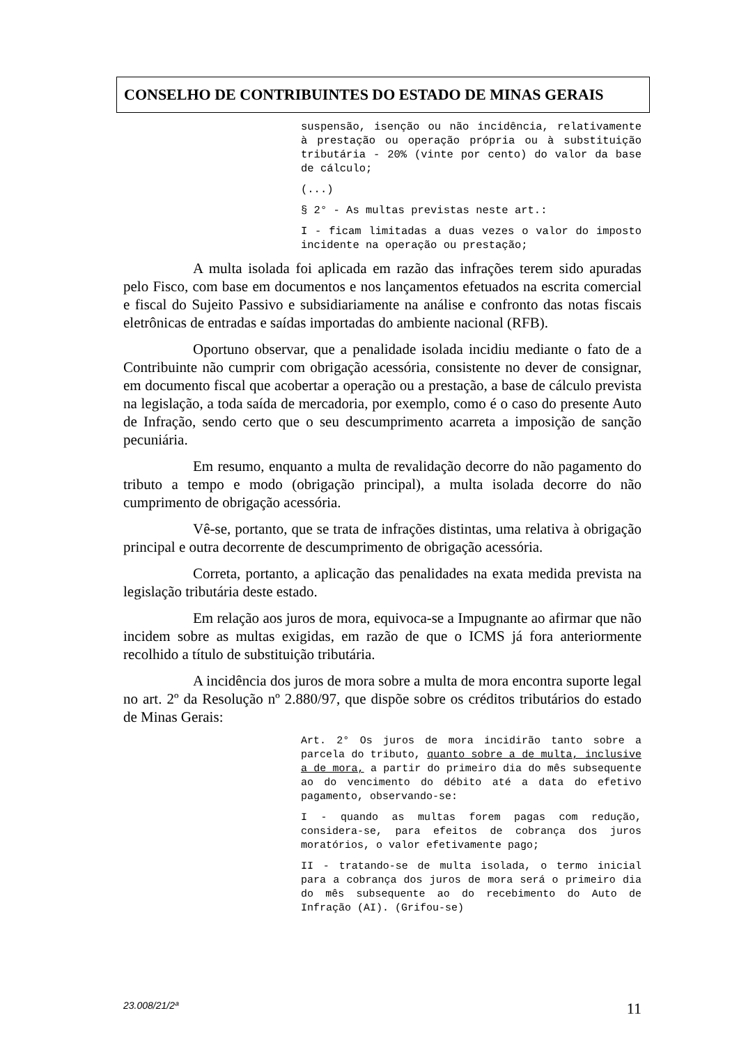CONSELHO DE CONTRIBUINTES DO ESTADO DE MINAS GERAIS
suspensão, isenção ou não incidência, relativamente à prestação ou operação própria ou à substituição tributária - 20% (vinte por cento) do valor da base de cálculo;
(...)
§ 2° - As multas previstas neste art.:
I - ficam limitadas a duas vezes o valor do imposto incidente na operação ou prestação;
A multa isolada foi aplicada em razão das infrações terem sido apuradas pelo Fisco, com base em documentos e nos lançamentos efetuados na escrita comercial e fiscal do Sujeito Passivo e subsidiariamente na análise e confronto das notas fiscais eletrônicas de entradas e saídas importadas do ambiente nacional (RFB).
Oportuno observar, que a penalidade isolada incidiu mediante o fato de a Contribuinte não cumprir com obrigação acessória, consistente no dever de consignar, em documento fiscal que acobertar a operação ou a prestação, a base de cálculo prevista na legislação, a toda saída de mercadoria, por exemplo, como é o caso do presente Auto de Infração, sendo certo que o seu descumprimento acarreta a imposição de sanção pecuniária.
Em resumo, enquanto a multa de revalidação decorre do não pagamento do tributo a tempo e modo (obrigação principal), a multa isolada decorre do não cumprimento de obrigação acessória.
Vê-se, portanto, que se trata de infrações distintas, uma relativa à obrigação principal e outra decorrente de descumprimento de obrigação acessória.
Correta, portanto, a aplicação das penalidades na exata medida prevista na legislação tributária deste estado.
Em relação aos juros de mora, equivoca-se a Impugnante ao afirmar que não incidem sobre as multas exigidas, em razão de que o ICMS já fora anteriormente recolhido a título de substituição tributária.
A incidência dos juros de mora sobre a multa de mora encontra suporte legal no art. 2º da Resolução nº 2.880/97, que dispõe sobre os créditos tributários do estado de Minas Gerais:
Art. 2° Os juros de mora incidirão tanto sobre a parcela do tributo, quanto sobre a de multa, inclusive a de mora, a partir do primeiro dia do mês subsequente ao do vencimento do débito até a data do efetivo pagamento, observando-se:
I - quando as multas forem pagas com redução, considera-se, para efeitos de cobrança dos juros moratórios, o valor efetivamente pago;
II - tratando-se de multa isolada, o termo inicial para a cobrança dos juros de mora será o primeiro dia do mês subsequente ao do recebimento do Auto de Infração (AI). (Grifou-se)
23.008/21/2ª 11